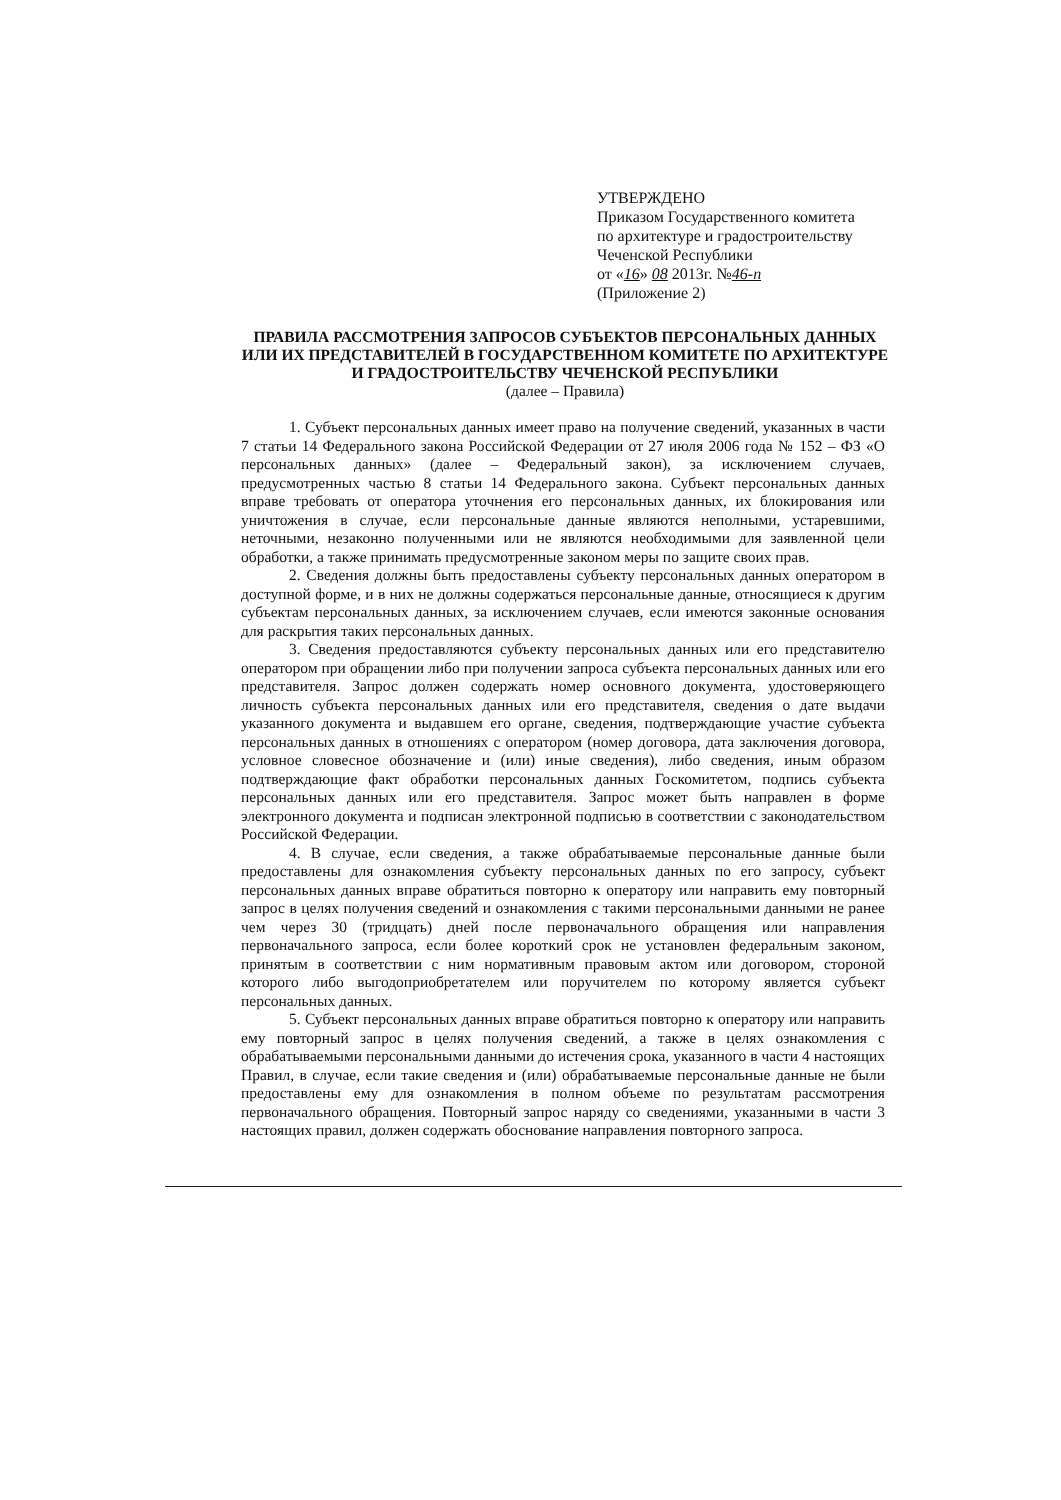УТВЕРЖДЕНО
Приказом Государственного комитета
по архитектуре и градостроительству
Чеченской Республики
от «16» 08 2013г. №46-п
(Приложение 2)
ПРАВИЛА РАССМОТРЕНИЯ ЗАПРОСОВ СУБЪЕКТОВ ПЕРСОНАЛЬНЫХ ДАННЫХ ИЛИ ИХ ПРЕДСТАВИТЕЛЕЙ В ГОСУДАРСТВЕННОМ КОМИТЕТЕ ПО АРХИТЕКТУРЕ И ГРАДОСТРОИТЕЛЬСТВУ ЧЕЧЕНСКОЙ РЕСПУБЛИКИ
(далее – Правила)
1. Субъект персональных данных имеет право на получение сведений, указанных в части 7 статьи 14 Федерального закона Российской Федерации от 27 июля 2006 года № 152 – ФЗ «О персональных данных» (далее – Федеральный закон), за исключением случаев, предусмотренных частью 8 статьи 14 Федерального закона. Субъект персональных данных вправе требовать от оператора уточнения его персональных данных, их блокирования или уничтожения в случае, если персональные данные являются неполными, устаревшими, неточными, незаконно полученными или не являются необходимыми для заявленной цели обработки, а также принимать предусмотренные законом меры по защите своих прав.
2. Сведения должны быть предоставлены субъекту персональных данных оператором в доступной форме, и в них не должны содержаться персональные данные, относящиеся к другим субъектам персональных данных, за исключением случаев, если имеются законные основания для раскрытия таких персональных данных.
3. Сведения предоставляются субъекту персональных данных или его представителю оператором при обращении либо при получении запроса субъекта персональных данных или его представителя. Запрос должен содержать номер основного документа, удостоверяющего личность субъекта персональных данных или его представителя, сведения о дате выдачи указанного документа и выдавшем его органе, сведения, подтверждающие участие субъекта персональных данных в отношениях с оператором (номер договора, дата заключения договора, условное словесное обозначение и (или) иные сведения), либо сведения, иным образом подтверждающие факт обработки персональных данных Госкомитетом, подпись субъекта персональных данных или его представителя. Запрос может быть направлен в форме электронного документа и подписан электронной подписью в соответствии с законодательством Российской Федерации.
4. В случае, если сведения, а также обрабатываемые персональные данные были предоставлены для ознакомления субъекту персональных данных по его запросу, субъект персональных данных вправе обратиться повторно к оператору или направить ему повторный запрос в целях получения сведений и ознакомления с такими персональными данными не ранее чем через 30 (тридцать) дней после первоначального обращения или направления первоначального запроса, если более короткий срок не установлен федеральным законом, принятым в соответствии с ним нормативным правовым актом или договором, стороной которого либо выгодоприобретателем или поручителем по которому является субъект персональных данных.
5. Субъект персональных данных вправе обратиться повторно к оператору или направить ему повторный запрос в целях получения сведений, а также в целях ознакомления с обрабатываемыми персональными данными до истечения срока, указанного в части 4 настоящих Правил, в случае, если такие сведения и (или) обрабатываемые персональные данные не были предоставлены ему для ознакомления в полном объеме по результатам рассмотрения первоначального обращения. Повторный запрос наряду со сведениями, указанными в части 3 настоящих правил, должен содержать обоснование направления повторного запроса.